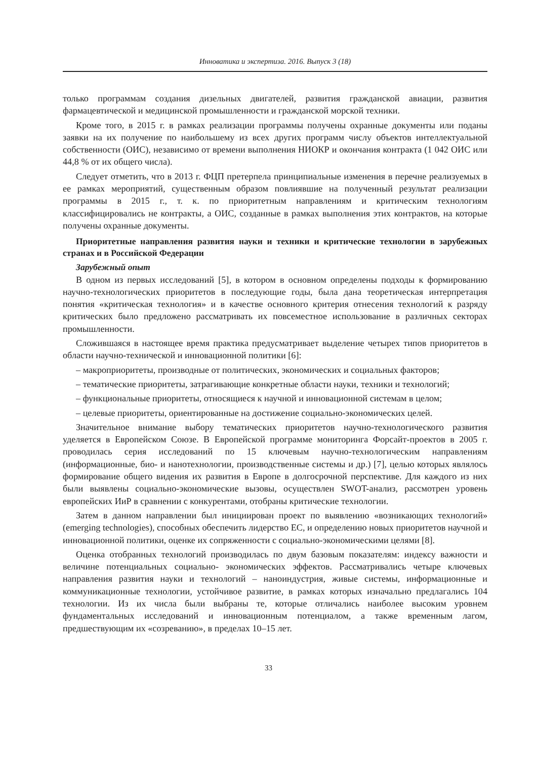Инноватика и экспертиза. 2016. Выпуск 3 (18)
только программам создания дизельных двигателей, развития гражданской авиации, развития фармацевтической и медицинской промышленности и гражданской морской техники.
Кроме того, в 2015 г. в рамках реализации программы получены охранные документы или поданы заявки на их получение по наибольшему из всех других программ числу объектов интеллектуальной собственности (ОИС), независимо от времени выполнения НИОКР и окончания контракта (1 042 ОИС или 44,8 % от их общего числа).
Следует отметить, что в 2013 г. ФЦП претерпела принципиальные изменения в перечне реализуемых в ее рамках мероприятий, существенным образом повлиявшие на полученный результат реализации программы в 2015 г., т. к. по приоритетным направлениям и критическим технологиям классифицировались не контракты, а ОИС, созданные в рамках выполнения этих контрактов, на которые получены охранные документы.
Приоритетные направления развития науки и техники и критические технологии в зарубежных странах и в Российской Федерации
Зарубежный опыт
В одном из первых исследований [5], в котором в основном определены подходы к формированию научно-технологических приоритетов в последующие годы, была дана теоретическая интерпретация понятия «критическая технология» и в качестве основного критерия отнесения технологий к разряду критических было предложено рассматривать их повсеместное использование в различных секторах промышленности.
Сложившаяся в настоящее время практика предусматривает выделение четырех типов приоритетов в области научно-технической и инновационной политики [6]:
– макроприоритеты, производные от политических, экономических и социальных факторов;
– тематические приоритеты, затрагивающие конкретные области науки, техники и технологий;
– функциональные приоритеты, относящиеся к научной и инновационной системам в целом;
– целевые приоритеты, ориентированные на достижение социально-экономических целей.
Значительное внимание выбору тематических приоритетов научно-технологического развития уделяется в Европейском Союзе. В Европейской программе мониторинга Форсайт-проектов в 2005 г. проводилась серия исследований по 15 ключевым научно-технологическим направлениям (информационные, био- и нанотехнологии, производственные системы и др.) [7], целью которых являлось формирование общего видения их развития в Европе в долгосрочной перспективе. Для каждого из них были выявлены социально-экономические вызовы, осуществлен SWOT-анализ, рассмотрен уровень европейских ИиР в сравнении с конкурентами, отобраны критические технологии.
Затем в данном направлении был инициирован проект по выявлению «возникающих технологий» (emerging technologies), способных обеспечить лидерство ЕС, и определению новых приоритетов научной и инновационной политики, оценке их сопряженности с социально-экономическими целями [8].
Оценка отобранных технологий производилась по двум базовым показателям: индексу важности и величине потенциальных социально- экономических эффектов. Рассматривались четыре ключевых направления развития науки и технологий – наноиндустрия, живые системы, информационные и коммуникационные технологии, устойчивое развитие, в рамках которых изначально предлагались 104 технологии. Из их числа были выбраны те, которые отличались наиболее высоким уровнем фундаментальных исследований и инновационным потенциалом, а также временным лагом, предшествующим их «созреванию», в пределах 10–15 лет.
33